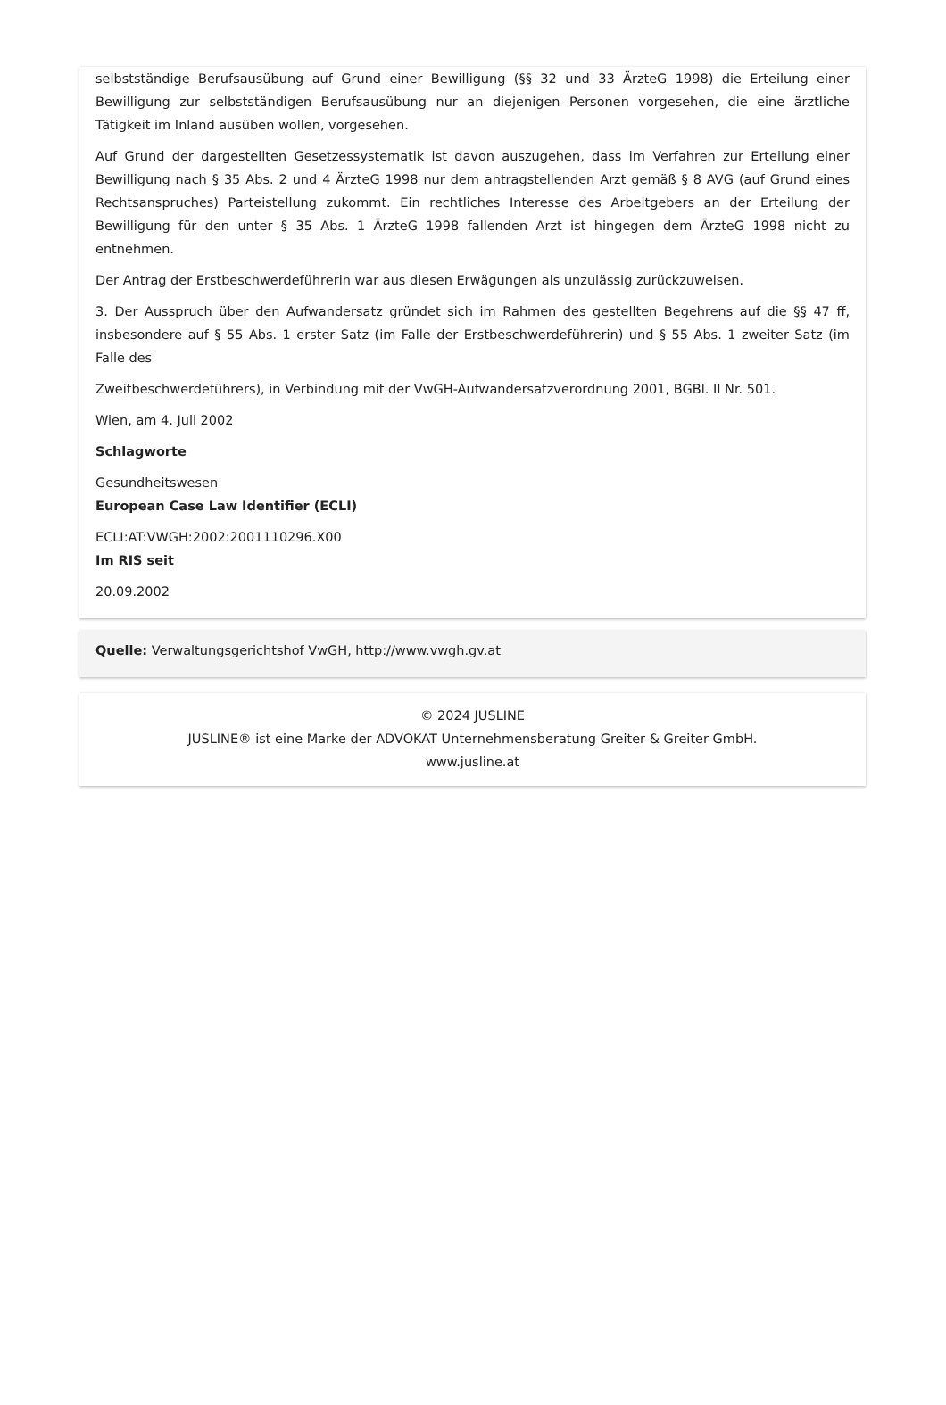selbstständige Berufsausübung auf Grund einer Bewilligung (§§ 32 und 33 ÄrzteG 1998) die Erteilung einer Bewilligung zur selbstständigen Berufsausübung nur an diejenigen Personen vorgesehen, die eine ärztliche Tätigkeit im Inland ausüben wollen, vorgesehen.
Auf Grund der dargestellten Gesetzessystematik ist davon auszugehen, dass im Verfahren zur Erteilung einer Bewilligung nach § 35 Abs. 2 und 4 ÄrzteG 1998 nur dem antragstellenden Arzt gemäß § 8 AVG (auf Grund eines Rechtsanspruches) Parteistellung zukommt. Ein rechtliches Interesse des Arbeitgebers an der Erteilung der Bewilligung für den unter § 35 Abs. 1 ÄrzteG 1998 fallenden Arzt ist hingegen dem ÄrzteG 1998 nicht zu entnehmen.
Der Antrag der Erstbeschwerdeführerin war aus diesen Erwägungen als unzulässig zurückzuweisen.
3. Der Ausspruch über den Aufwandersatz gründet sich im Rahmen des gestellten Begehrens auf die §§ 47 ff, insbesondere auf § 55 Abs. 1 erster Satz (im Falle der Erstbeschwerdeführerin) und § 55 Abs. 1 zweiter Satz (im Falle des
Zweitbeschwerdeführers), in Verbindung mit der VwGH-Aufwandersatzverordnung 2001, BGBl. II Nr. 501.
Wien, am 4. Juli 2002
Schlagworte
Gesundheitswesen
European Case Law Identifier (ECLI)
ECLI:AT:VWGH:2002:2001110296.X00
Im RIS seit
20.09.2002
Quelle: Verwaltungsgerichtshof VwGH, http://www.vwgh.gv.at
© 2024 JUSLINE
JUSLINE® ist eine Marke der ADVOKAT Unternehmensberatung Greiter & Greiter GmbH.
www.jusline.at